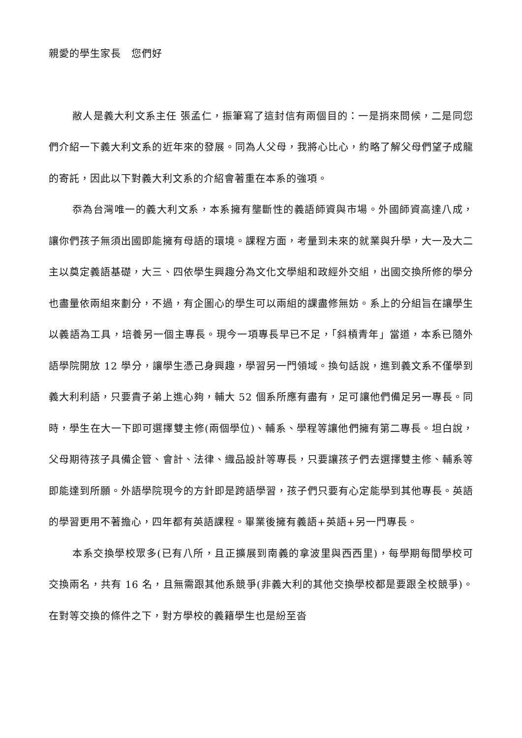親愛的學生家長　您們好
敝人是義大利文系主任 張孟仁，振筆寫了這封信有兩個目的：一是捎來問候，二是同您們介紹一下義大利文系的近年來的發展。同為人父母，我將心比心，約略了解父母們望子成龍的寄託，因此以下對義大利文系的介紹會著重在本系的強項。
忝為台灣唯一的義大利文系，本系擁有壟斷性的義語師資與市場。外國師資高達八成，讓你們孩子無須出國即能擁有母語的環境。課程方面，考量到未來的就業與升學，大一及大二主以奠定義語基礎，大三、四依學生興趣分為文化文學組和政經外交組，出國交換所修的學分也盡量依兩組來劃分，不過，有企圖心的學生可以兩組的課盡修無妨。系上的分組旨在讓學生以義語為工具，培養另一個主專長。現今一項專長早已不足，「斜槓青年」當道，本系已隨外語學院開放 12 學分，讓學生憑己身興趣，學習另一門領域。換句話說，進到義文系不僅學到義大利利語，只要貴子弟上進心夠，輔大 52 個系所應有盡有，足可讓他們備足另一專長。同時，學生在大一下即可選擇雙主修(兩個學位)、輔系、學程等讓他們擁有第二專長。坦白說，父母期待孩子具備企管、會計、法律、織品設計等專長，只要讓孩子們去選擇雙主修、輔系等即能達到所願。外語學院現今的方針即是跨語學習，孩子們只要有心定能學到其他專長。英語的學習更用不著擔心，四年都有英語課程。畢業後擁有義語+英語+另一門專長。
本系交換學校眾多(已有八所，且正擴展到南義的拿波里與西西里)，每學期每間學校可交換兩名，共有 16 名，且無需跟其他系競爭(非義大利的其他交換學校都是要跟全校競爭)。在對等交換的條件之下，對方學校的義籍學生也是紛至沓